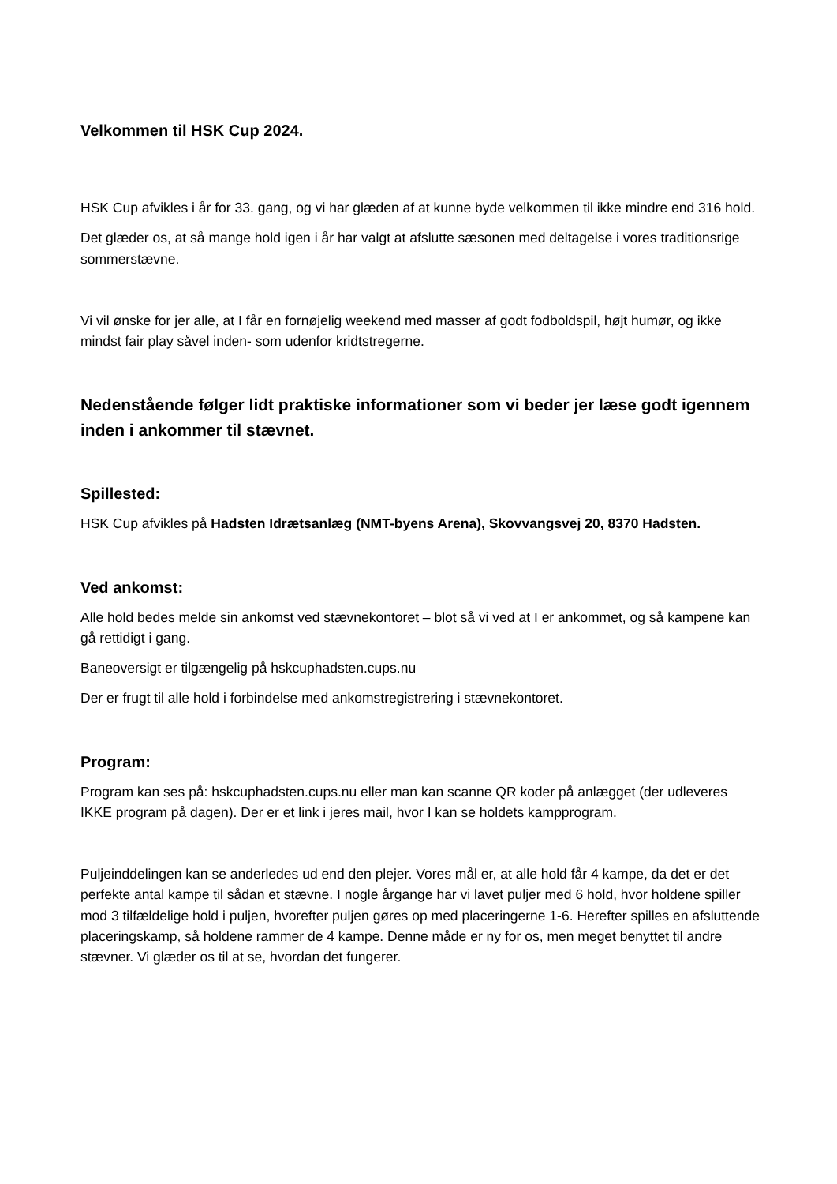Velkommen til HSK Cup 2024.
HSK Cup afvikles i år for 33. gang, og vi har glæden af at kunne byde velkommen til ikke mindre end 316 hold.
Det glæder os, at så mange hold igen i år har valgt at afslutte sæsonen med deltagelse i vores traditionsrige sommerstævne.
Vi vil ønske for jer alle, at I får en fornøjelig weekend med masser af godt fodboldspil, højt humør, og ikke mindst fair play såvel inden- som udenfor kridtstregerne.
Nedenstående følger lidt praktiske informationer som vi beder jer læse godt igennem inden i ankommer til stævnet.
Spillested:
HSK Cup afvikles på Hadsten Idrætsanlæg (NMT-byens Arena), Skovvangsvej 20, 8370 Hadsten.
Ved ankomst:
Alle hold bedes melde sin ankomst ved stævnekontoret – blot så vi ved at I er ankommet, og så kampene kan gå rettidigt i gang.
Baneoversigt er tilgængelig på hskcuphadsten.cups.nu
Der er frugt til alle hold i forbindelse med ankomstregistrering i stævnekontoret.
Program:
Program kan ses på: hskcuphadsten.cups.nu eller man kan scanne QR koder på anlægget (der udleveres IKKE program på dagen). Der er et link i jeres mail, hvor I kan se holdets kampprogram.
Puljeinddelingen kan se anderledes ud end den plejer. Vores mål er, at alle hold får 4 kampe, da det er det perfekte antal kampe til sådan et stævne. I nogle årgange har vi lavet puljer med 6 hold, hvor holdene spiller mod 3 tilfældelige hold i puljen, hvorefter puljen gøres op med placeringerne 1-6. Herefter spilles en afsluttende placeringskamp, så holdene rammer de 4 kampe. Denne måde er ny for os, men meget benyttet til andre stævner. Vi glæder os til at se, hvordan det fungerer.